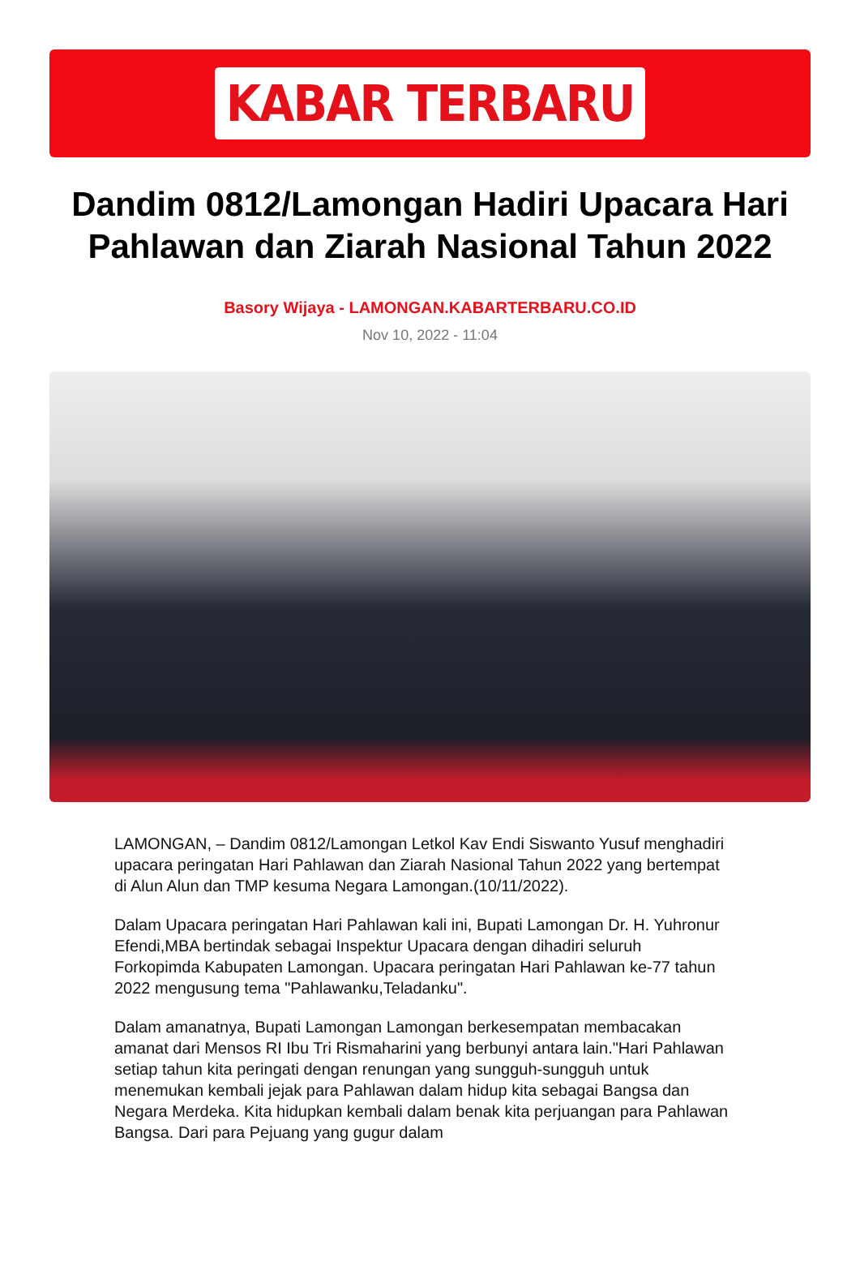KABAR TERBARU
Dandim 0812/Lamongan Hadiri Upacara Hari Pahlawan dan Ziarah Nasional Tahun 2022
Basory Wijaya - LAMONGAN.KABARTERBARU.CO.ID
Nov 10, 2022 - 11:04
LAMONGAN, – Dandim 0812/Lamongan Letkol Kav Endi Siswanto Yusuf menghadiri upacara peringatan Hari Pahlawan dan Ziarah Nasional Tahun 2022 yang bertempat di Alun Alun dan TMP kesuma Negara Lamongan.(10/11/2022).
Dalam Upacara peringatan Hari Pahlawan kali ini, Bupati Lamongan Dr. H. Yuhronur Efendi,MBA bertindak sebagai Inspektur Upacara dengan dihadiri seluruh Forkopimda Kabupaten Lamongan. Upacara peringatan Hari Pahlawan ke-77 tahun 2022 mengusung tema "Pahlawanku,Teladanku".
Dalam amanatnya, Bupati Lamongan Lamongan berkesempatan membacakan amanat dari Mensos RI Ibu Tri Rismaharini yang berbunyi antara lain."Hari Pahlawan setiap tahun kita peringati dengan renungan yang sungguh-sungguh untuk menemukan kembali jejak para Pahlawan dalam hidup kita sebagai Bangsa dan Negara Merdeka. Kita hidupkan kembali dalam benak kita perjuangan para Pahlawan Bangsa. Dari para Pejuang yang gugur dalam